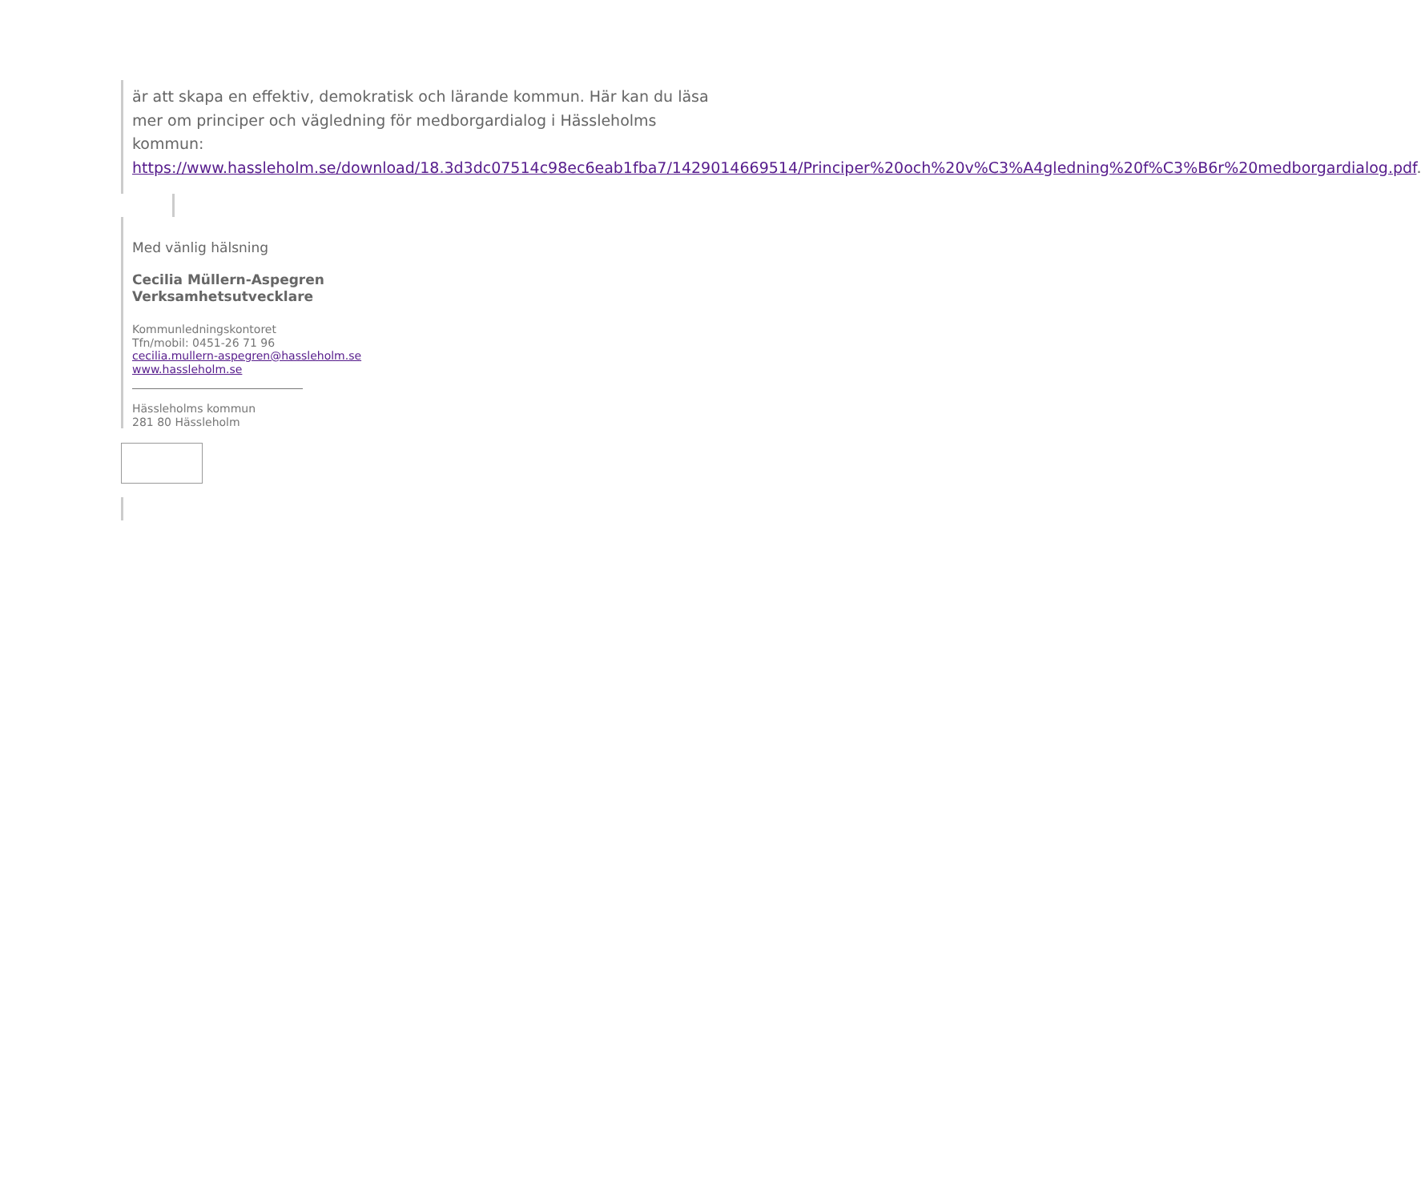är att skapa en effektiv, demokratisk och lärande kommun. Här kan du läsa mer om principer och vägledning för medborgardialog i Hässleholms kommun: https://www.hassleholm.se/download/18.3d3dc07514c98ec6eab1fba7/1429014669514/Principer%20och%20v%C3%A4gledning%20f%C3%B6r%20medborgardialog.pdf.
Med vänlig hälsning
Cecilia Müllern-Aspegren
Verksamhetsutvecklare
Kommunledningskontoret
Tfn/mobil: 0451-26 71 96
cecilia.mullern-aspegren@hassleholm.se
www.hassleholm.se
Hässleholms kommun
281 80 Hässleholm